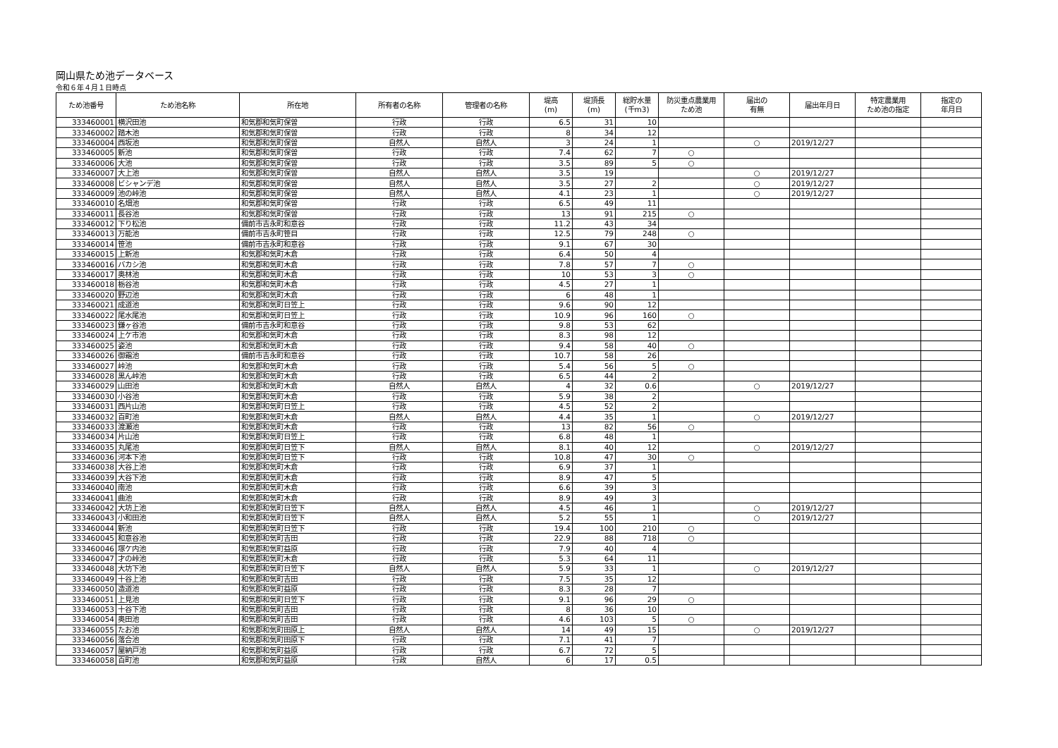岡山県ため池データベース
令和６年４月１日時点
| ため池番号 | ため池名称 | 所在地 | 所有者の名称 | 管理者の名称 | 堤高 (m) | 堤頂長 (m) | 総貯水量 (千m3) | 防災重点農業用 ため池 | 届出の 有無 | 届出年月日 | 特定農業用 ため池の指定 | 指定の 年月日 |
| --- | --- | --- | --- | --- | --- | --- | --- | --- | --- | --- | --- | --- |
| 333460001 | 横沢田池 | 和気郡和気町保曽 | 行政 | 行政 | 6.5 | 31 | 10 | | | | | |
| 333460002 | 踏木池 | 和気郡和気町保曽 | 行政 | 行政 | 8 | 34 | 12 | | | | | |
| 333460004 | 西坂池 | 和気郡和気町保曽 | 自然人 | 自然人 | 3 | 24 | 1 | | ○ | 2019/12/27 | | |
| 333460005 | 新池 | 和気郡和気町保曽 | 行政 | 行政 | 7.4 | 62 | 7 | ○ | | | | |
| 333460006 | 大池 | 和気郡和気町保曽 | 行政 | 行政 | 3.5 | 89 | 5 | ○ | | | | |
| 333460007 | 大上池 | 和気郡和気町保曽 | 自然人 | 自然人 | 3.5 | 19 | | | ○ | 2019/12/27 | | |
| 333460008 | ビシャンデ池 | 和気郡和気町保曽 | 自然人 | 自然人 | 3.5 | 27 | 2 | | ○ | 2019/12/27 | | |
| 333460009 | 池の峠池 | 和気郡和気町保曽 | 自然人 | 自然人 | 4.1 | 23 | 1 | | ○ | 2019/12/27 | | |
| 333460010 | 名畑池 | 和気郡和気町保曽 | 行政 | 行政 | 6.5 | 49 | 11 | | | | | |
| 333460011 | 長谷池 | 和気郡和気町保曽 | 行政 | 行政 | 13 | 91 | 215 | ○ | | | | |
| 333460012 | 下り松池 | 備前市吉永町和意谷 | 行政 | 行政 | 11.2 | 43 | 34 | | | | | |
| 333460013 | 万能池 | 備前市吉永町笹目 | 行政 | 行政 | 12.5 | 79 | 248 | ○ | | | | |
| 333460014 | 笹池 | 備前市吉永町和意谷 | 行政 | 行政 | 9.1 | 67 | 30 | | | | | |
| 333460015 | 上新池 | 和気郡和気町木倉 | 行政 | 行政 | 6.4 | 50 | 4 | | | | | |
| 333460016 | バカシ池 | 和気郡和気町木倉 | 行政 | 行政 | 7.8 | 57 | 7 | ○ | | | | |
| 333460017 | 奥林池 | 和気郡和気町木倉 | 行政 | 行政 | 10 | 53 | 3 | ○ | | | | |
| 333460018 | 栃谷池 | 和気郡和気町木倉 | 行政 | 行政 | 4.5 | 27 | 1 | | | | | |
| 333460020 | 野辺池 | 和気郡和気町木倉 | 行政 | 行政 | 6 | 48 | 1 | | | | | |
| 333460021 | 成道池 | 和気郡和気町日笠上 | 行政 | 行政 | 9.6 | 90 | 12 | | | | | |
| 333460022 | 尾水尾池 | 和気郡和気町日笠上 | 行政 | 行政 | 10.9 | 96 | 160 | ○ | | | | |
| 333460023 | 鎌ヶ谷池 | 備前市吉永町和意谷 | 行政 | 行政 | 9.8 | 53 | 62 | | | | | |
| 333460024 | 上ケ市池 | 和気郡和気町木倉 | 行政 | 行政 | 8.3 | 98 | 12 | | | | | |
| 333460025 | 姿池 | 和気郡和気町木倉 | 行政 | 行政 | 9.4 | 58 | 40 | ○ | | | | |
| 333460026 | 御霜池 | 備前市吉永町和意谷 | 行政 | 行政 | 10.7 | 58 | 26 | | | | | |
| 333460027 | 峠池 | 和気郡和気町木倉 | 行政 | 行政 | 5.4 | 56 | 5 | ○ | | | | |
| 333460028 | 黒ん峠池 | 和気郡和気町木倉 | 行政 | 行政 | 6.5 | 44 | 2 | | | | | |
| 333460029 | 山田池 | 和気郡和気町木倉 | 自然人 | 自然人 | 4 | 32 | 0.6 | | ○ | 2019/12/27 | | |
| 333460030 | 小谷池 | 和気郡和気町木倉 | 行政 | 行政 | 5.9 | 38 | 2 | | | | | |
| 333460031 | 西片山池 | 和気郡和気町日笠上 | 行政 | 行政 | 4.5 | 52 | 2 | | | | | |
| 333460032 | 百町池 | 和気郡和気町木倉 | 自然人 | 自然人 | 4.4 | 35 | 1 | | ○ | 2019/12/27 | | |
| 333460033 | 渡瀬池 | 和気郡和気町木倉 | 行政 | 行政 | 13 | 82 | 56 | ○ | | | | |
| 333460034 | 片山池 | 和気郡和気町日笠上 | 行政 | 行政 | 6.8 | 48 | 1 | | | | | |
| 333460035 | 丸尾池 | 和気郡和気町日笠下 | 自然人 | 自然人 | 8.1 | 40 | 12 | | ○ | 2019/12/27 | | |
| 333460036 | 河本下池 | 和気郡和気町日笠下 | 行政 | 行政 | 10.8 | 47 | 30 | ○ | | | | |
| 333460038 | 大谷上池 | 和気郡和気町木倉 | 行政 | 行政 | 6.9 | 37 | 1 | | | | | |
| 333460039 | 大谷下池 | 和気郡和気町木倉 | 行政 | 行政 | 8.9 | 47 | 5 | | | | | |
| 333460040 | 南池 | 和気郡和気町木倉 | 行政 | 行政 | 6.6 | 39 | 3 | | | | | |
| 333460041 | 曲池 | 和気郡和気町木倉 | 行政 | 行政 | 8.9 | 49 | 3 | | | | | |
| 333460042 | 大坊上池 | 和気郡和気町日笠下 | 自然人 | 自然人 | 4.5 | 46 | 1 | | ○ | 2019/12/27 | | |
| 333460043 | 小和田池 | 和気郡和気町日笠下 | 自然人 | 自然人 | 5.2 | 55 | 1 | | ○ | 2019/12/27 | | |
| 333460044 | 新池 | 和気郡和気町日笠下 | 行政 | 行政 | 19.4 | 100 | 210 | ○ | | | | |
| 333460045 | 和意谷池 | 和気郡和気町吉田 | 行政 | 行政 | 22.9 | 88 | 718 | ○ | | | | |
| 333460046 | 塚ケ内池 | 和気郡和気町益原 | 行政 | 行政 | 7.9 | 40 | 4 | | | | | |
| 333460047 | 才の峠池 | 和気郡和気町木倉 | 行政 | 行政 | 5.3 | 64 | 11 | | | | | |
| 333460048 | 大坊下池 | 和気郡和気町日笠下 | 自然人 | 自然人 | 5.9 | 33 | 1 | | ○ | 2019/12/27 | | |
| 333460049 | 十谷上池 | 和気郡和気町吉田 | 行政 | 行政 | 7.5 | 35 | 12 | | | | | |
| 333460050 | 造道池 | 和気郡和気町益原 | 行政 | 行政 | 8.3 | 28 | 7 | | | | | |
| 333460051 | 上見池 | 和気郡和気町日笠下 | 行政 | 行政 | 9.1 | 96 | 29 | ○ | | | | |
| 333460053 | 十谷下池 | 和気郡和気町吉田 | 行政 | 行政 | 8 | 36 | 10 | | | | | |
| 333460054 | 奥田池 | 和気郡和気町吉田 | 行政 | 行政 | 4.6 | 103 | 5 | ○ | | | | |
| 333460055 | たお池 | 和気郡和気町田原上 | 自然人 | 自然人 | 14 | 49 | 15 | | ○ | 2019/12/27 | | |
| 333460056 | 落合池 | 和気郡和気町田原下 | 行政 | 行政 | 7.1 | 41 | 7 | | | | | |
| 333460057 | 屋納戸池 | 和気郡和気町益原 | 行政 | 行政 | 6.7 | 72 | 5 | | | | | |
| 333460058 | 百町池 | 和気郡和気町益原 | 行政 | 自然人 | 6 | 17 | 0.5 | | | | | |